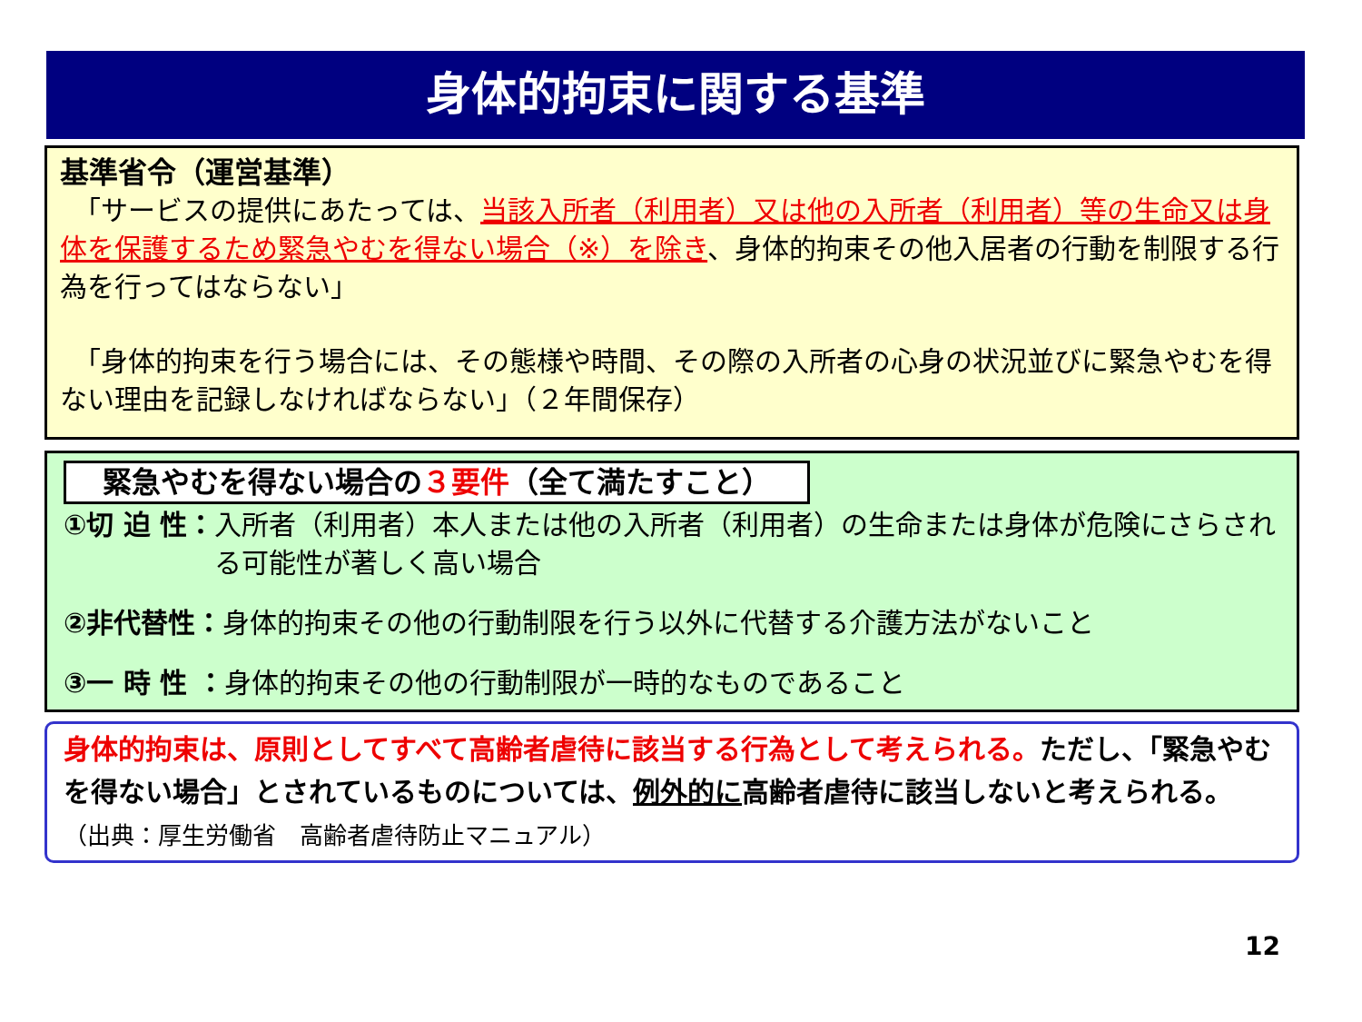身体的拘束に関する基準
基準省令（運営基準）
　「サービスの提供にあたっては、当該入所者（利用者）又は他の入所者（利用者）等の生命又は身体を保護するため緊急やむを得ない場合（※）を除き、身体的拘束その他入居者の行動を制限する行為を行ってはならない」
　「身体的拘束を行う場合には、その態様や時間、その際の入所者の心身の状況並びに緊急やむを得ない理由を記録しなければならない」（２年間保存）
緊急やむを得ない場合の３要件（全て満たすこと）
①切 迫 性： 入所者（利用者）本人または他の入所者（利用者）の生命または身体が危険にさらされる可能性が著しく高い場合
②非代替性：身体的拘束その他の行動制限を行う以外に代替する介護方法がないこと
③一 時 性 ：身体的拘束その他の行動制限が一時的なものであること
身体的拘束は、原則としてすべて高齢者虐待に該当する行為として考えられる。ただし、「緊急やむを得ない場合」とされているものについては、例外的に高齢者虐待に該当しないと考えられる。　（出典：厚生労働省　高齢者虐待防止マニュアル）
12